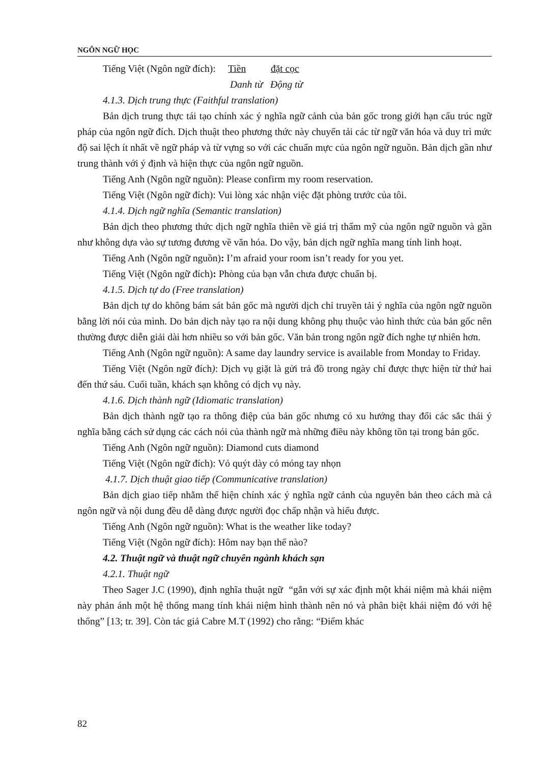NGÔN NGỮ HỌC
Tiếng Việt (Ngôn ngữ đích): Tiền đặt cọc
Danh từ Động từ
4.1.3. Dịch trung thực (Faithful translation)
Bản dịch trung thực tái tạo chính xác ý nghĩa ngữ cảnh của bản gốc trong giới hạn cấu trúc ngữ pháp của ngôn ngữ đích. Dịch thuật theo phương thức này chuyển tải các từ ngữ văn hóa và duy trì mức độ sai lệch ít nhất về ngữ pháp và từ vựng so với các chuẩn mực của ngôn ngữ nguồn. Bản dịch gần như trung thành với ý định và hiện thực của ngôn ngữ nguồn.
Tiếng Anh (Ngôn ngữ nguồn): Please confirm my room reservation.
Tiếng Việt (Ngôn ngữ đích): Vui lòng xác nhận việc đặt phòng trước của tôi.
4.1.4. Dịch ngữ nghĩa (Semantic translation)
Bản dịch theo phương thức dịch ngữ nghĩa thiên về giá trị thẩm mỹ của ngôn ngữ nguồn và gần như không dựa vào sự tương đương về văn hóa. Do vậy, bản dịch ngữ nghĩa mang tính linh hoạt.
Tiếng Anh (Ngôn ngữ nguồn): I’m afraid your room isn’t ready for you yet.
Tiếng Việt (Ngôn ngữ đích): Phòng của bạn vẫn chưa được chuẩn bị.
4.1.5. Dịch tự do (Free translation)
Bản dịch tự do không bám sát bản gốc mà người dịch chỉ truyền tải ý nghĩa của ngôn ngữ nguồn bằng lời nói của mình. Do bản dịch này tạo ra nội dung không phụ thuộc vào hình thức của bản gốc nên thường được diễn giải dài hơn nhiều so với bản gốc. Văn bản trong ngôn ngữ đích nghe tự nhiên hơn.
Tiếng Anh (Ngôn ngữ nguồn): A same day laundry service is available from Monday to Friday.
Tiếng Việt (Ngôn ngữ đích): Dịch vụ giặt là gửi trả đồ trong ngày chỉ được thực hiện từ thứ hai đến thứ sáu. Cuối tuần, khách sạn không có dịch vụ này.
4.1.6. Dịch thành ngữ (Idiomatic translation)
Bản dịch thành ngữ tạo ra thông điệp của bản gốc nhưng có xu hướng thay đổi các sắc thái ý nghĩa bằng cách sử dụng các cách nói của thành ngữ mà những điều này không tồn tại trong bản gốc.
Tiếng Anh (Ngôn ngữ nguồn): Diamond cuts diamond
Tiếng Việt (Ngôn ngữ đích): Vỏ quýt dày có móng tay nhọn
4.1.7. Dịch thuật giao tiếp (Communicative translation)
Bản dịch giao tiếp nhằm thể hiện chính xác ý nghĩa ngữ cảnh của nguyên bản theo cách mà cả ngôn ngữ và nội dung đều dễ dàng được người đọc chấp nhận và hiểu được.
Tiếng Anh (Ngôn ngữ nguồn): What is the weather like today?
Tiếng Việt (Ngôn ngữ đích): Hôm nay bạn thế nào?
4.2. Thuật ngữ và thuật ngữ chuyên ngành khách sạn
4.2.1. Thuật ngữ
Theo Sager J.C (1990), định nghĩa thuật ngữ “gắn với sự xác định một khái niệm mà khái niệm này phản ánh một hệ thống mang tính khái niệm hình thành nên nó và phân biệt khái niệm đó với hệ thống” [13; tr. 39]. Còn tác giả Cabre M.T (1992) cho rằng: “Điểm khác
82